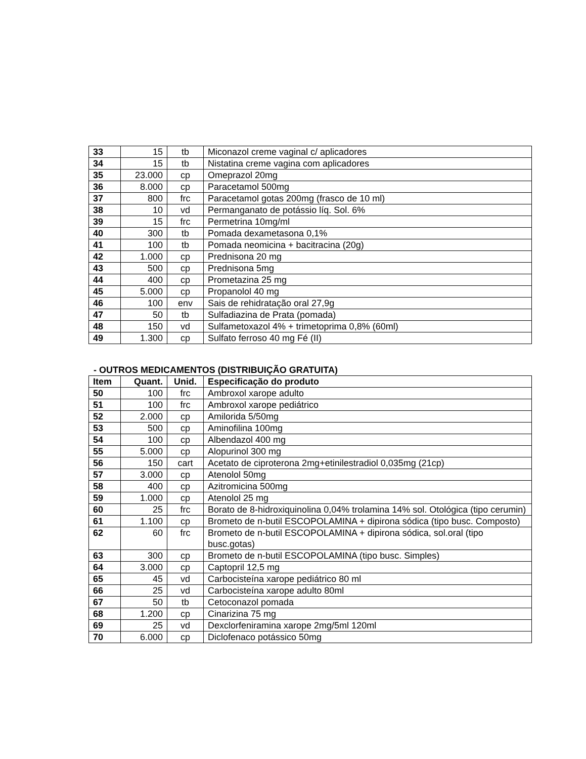| 33 | 15 | tb | Miconazol creme vaginal c/ aplicadores |
| 34 | 15 | tb | Nistatina creme vagina com aplicadores |
| 35 | 23.000 | cp | Omeprazol 20mg |
| 36 | 8.000 | cp | Paracetamol 500mg |
| 37 | 800 | frc | Paracetamol gotas 200mg (frasco de 10 ml) |
| 38 | 10 | vd | Permanganato de potássio líq. Sol. 6% |
| 39 | 15 | frc | Permetrina 10mg/ml |
| 40 | 300 | tb | Pomada dexametasona 0,1% |
| 41 | 100 | tb | Pomada neomicina + bacitracina (20g) |
| 42 | 1.000 | cp | Prednisona 20 mg |
| 43 | 500 | cp | Prednisona 5mg |
| 44 | 400 | cp | Prometazina 25 mg |
| 45 | 5.000 | cp | Propanolol 40 mg |
| 46 | 100 | env | Sais de rehidratação oral 27,9g |
| 47 | 50 | tb | Sulfadiazina de Prata (pomada) |
| 48 | 150 | vd | Sulfametoxazol 4% + trimetoprima 0,8% (60ml) |
| 49 | 1.300 | cp | Sulfato ferroso 40 mg Fé (II) |
- OUTROS MEDICAMENTOS (DISTRIBUIÇÃO GRATUITA)
| Item | Quant. | Unid. | Especificação do produto |
| --- | --- | --- | --- |
| 50 | 100 | frc | Ambroxol xarope adulto |
| 51 | 100 | frc | Ambroxol xarope pediátrico |
| 52 | 2.000 | cp | Amilorida 5/50mg |
| 53 | 500 | cp | Aminofilina 100mg |
| 54 | 100 | cp | Albendazol 400 mg |
| 55 | 5.000 | cp | Alopurinol 300 mg |
| 56 | 150 | cart | Acetato de ciproterona 2mg+etinilestradiol 0,035mg (21cp) |
| 57 | 3.000 | cp | Atenolol 50mg |
| 58 | 400 | cp | Azitromicina 500mg |
| 59 | 1.000 | cp | Atenolol 25 mg |
| 60 | 25 | frc | Borato de 8-hidroxiquinolina 0,04% trolamina 14% sol. Otológica (tipo cerumin) |
| 61 | 1.100 | cp | Brometo de n-butil ESCOPOLAMINA + dipirona sódica (tipo busc. Composto) |
| 62 | 60 | frc | Brometo de n-butil ESCOPOLAMINA + dipirona sódica, sol.oral (tipo busc.gotas) |
| 63 | 300 | cp | Brometo de n-butil ESCOPOLAMINA (tipo busc. Simples) |
| 64 | 3.000 | cp | Captopril 12,5 mg |
| 65 | 45 | vd | Carbocisteína xarope pediátrico 80 ml |
| 66 | 25 | vd | Carbocisteína xarope adulto 80ml |
| 67 | 50 | tb | Cetoconazol pomada |
| 68 | 1.200 | cp | Cinarizina 75 mg |
| 69 | 25 | vd | Dexclorfeniramina xarope 2mg/5ml 120ml |
| 70 | 6.000 | cp | Diclofenaco potássico 50mg |